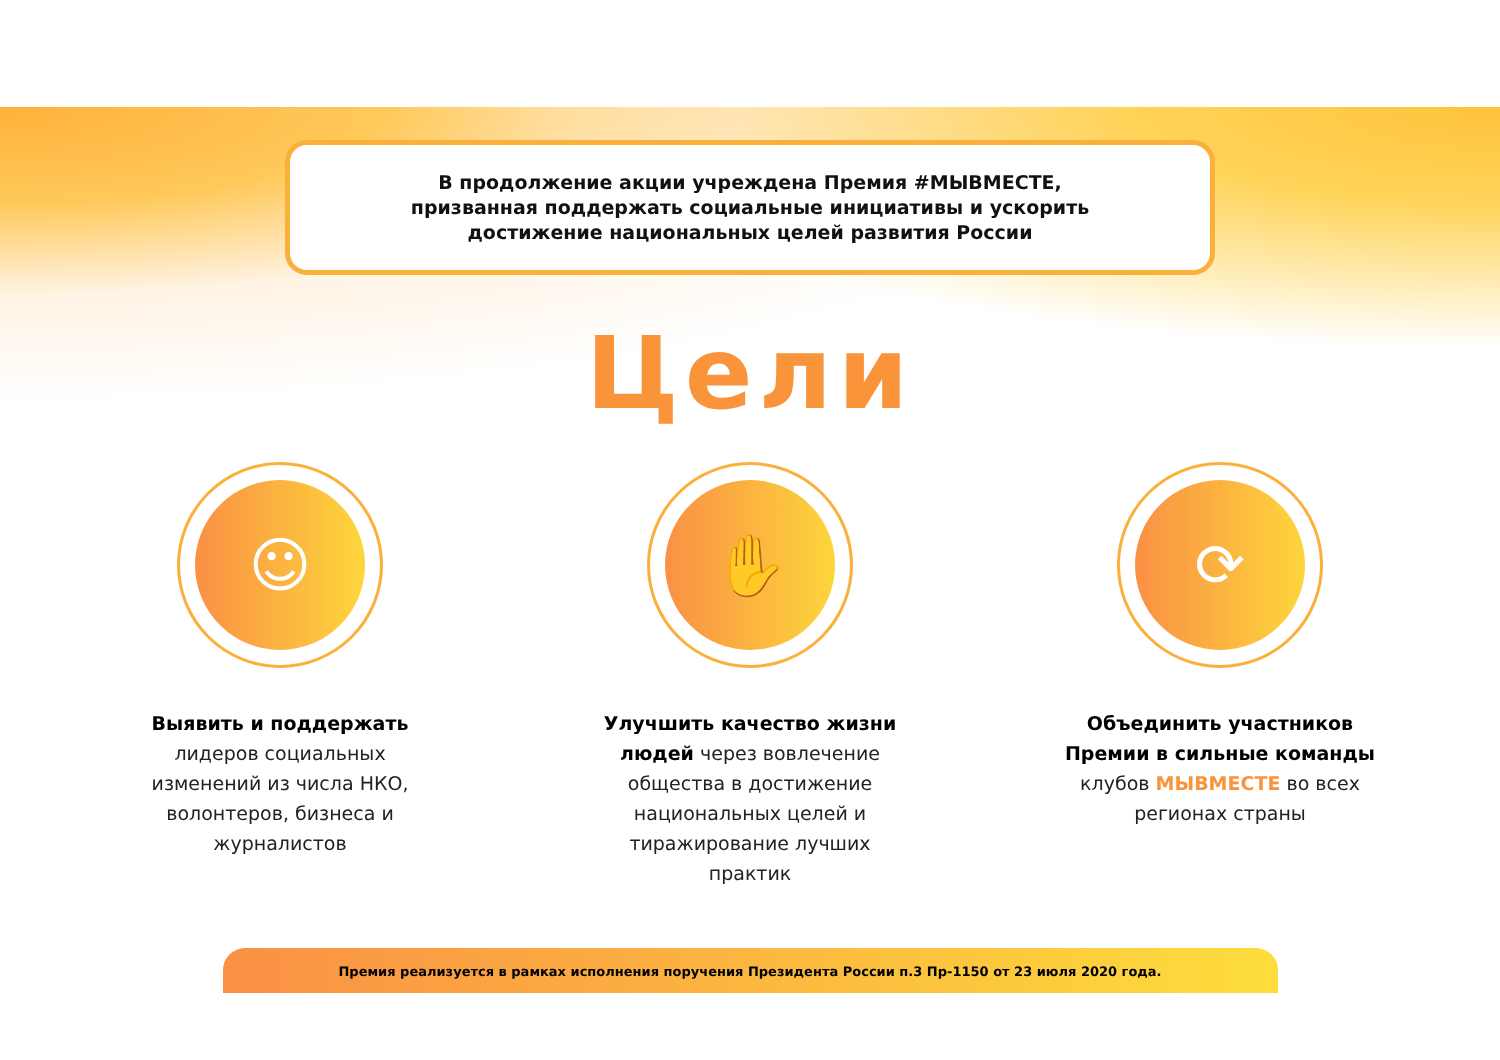В продолжение акции учреждена Премия #МЫВМЕСТЕ,
призванная поддержать социальные инициативы и ускорить
достижение национальных целей развития России
Цели
☺
Выявить и поддержать
лидеров социальных изменений из числа НКО, волонтеров, бизнеса и журналистов
✋
Улучшить качество жизни людей через вовлечение общества в достижение национальных целей и тиражирование лучших практик
⟳
Объединить участников Премии в сильные команды клубов МЫВМЕСТЕ во всех регионах страны
Премия реализуется в рамках исполнения поручения Президента России п.3 Пр-1150 от 23 июля 2020 года.